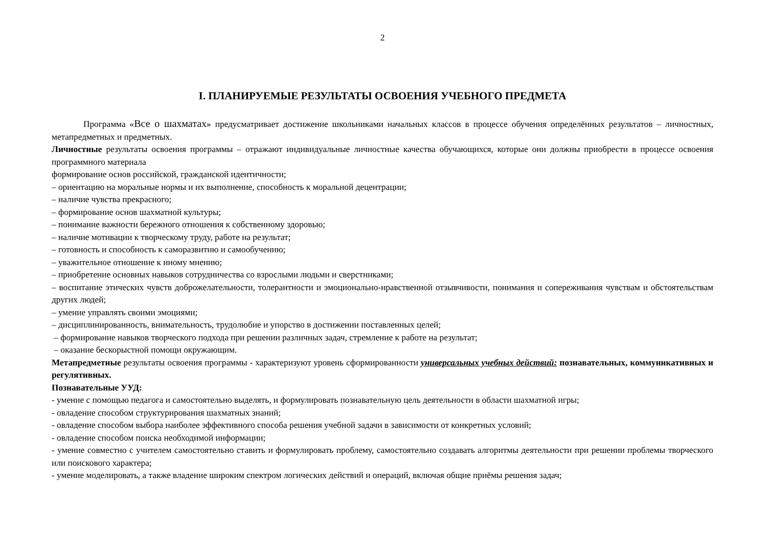2
I. ПЛАНИРУЕМЫЕ РЕЗУЛЬТАТЫ ОСВОЕНИЯ УЧЕБНОГО ПРЕДМЕТА
Программа «Все о шахматах» предусматривает достижение школьниками начальных классов в процессе обучения определённых результатов – личностных, метапредметных и предметных.
Личностные результаты освоения программы – отражают индивидуальные личностные качества обучающихся, которые они должны приобрести в процессе освоения программного материала
формирование основ российской, гражданской идентичности;
– ориентацию на моральные нормы и их выполнение, способность к моральной децентрации;
– наличие чувства прекрасного;
– формирование основ шахматной культуры;
– понимание важности бережного отношения к собственному здоровью;
– наличие мотивации к творческому труду, работе на результат;
– готовность и способность к саморазвитию и самообучению;
– уважительное отношение к иному мнению;
– приобретение основных навыков сотрудничества со взрослыми людьми и сверстниками;
– воспитание этических чувств доброжелательности, толерантности и эмоционально-нравственной отзывчивости, понимания и сопереживания чувствам и обстоятельствам других людей;
– умение управлять своими эмоциями;
– дисциплинированность, внимательность, трудолюбие и упорство в достижении поставленных целей;
– формирование навыков творческого подхода при решении различных задач, стремление к работе на результат;
– оказание бескорыстной помощи окружающим.
Метапредметные результаты освоения программы - характеризуют уровень сформированности универсальных учебных действий: познавательных, коммуникативных и регулятивных.
Познавательные УУД:
- умение с помощью педагога и самостоятельно выделять, и формулировать познавательную цель деятельности в области шахматной игры;
- овладение способом структурирования шахматных знаний;
- овладение способом выбора наиболее эффективного способа решения учебной задачи в зависимости от конкретных условий;
- овладение способом поиска необходимой информации;
- умение совместно с учителем самостоятельно ставить и формулировать проблему, самостоятельно создавать алгоритмы деятельности при решении проблемы творческого или поискового характера;
- умение моделировать, а также владение широким спектром логических действий и операций, включая общие приёмы решения задач;